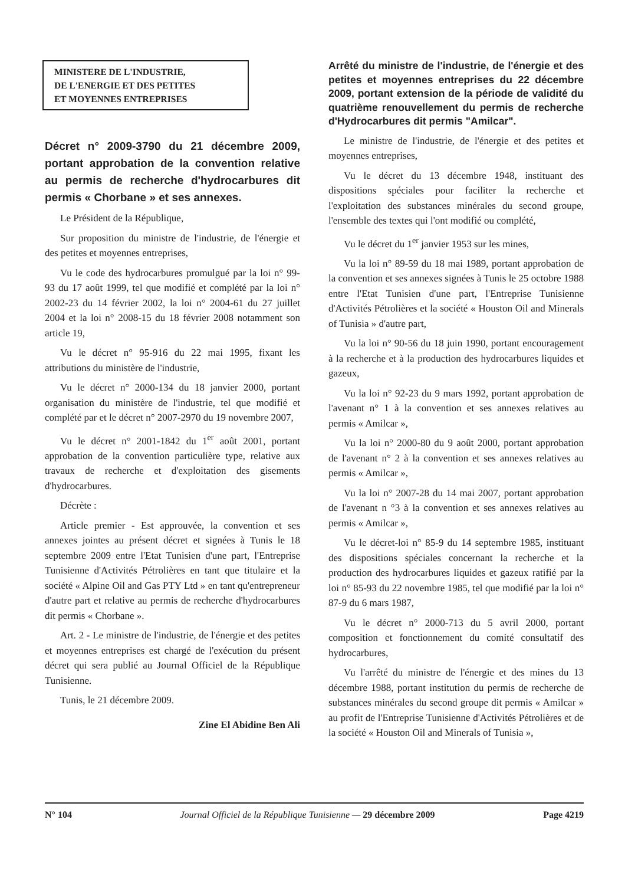MINISTERE DE L'INDUSTRIE,
DE L'ENERGIE ET DES PETITES
ET MOYENNES ENTREPRISES
Décret n° 2009-3790 du 21 décembre 2009, portant approbation de la convention relative au permis de recherche d'hydrocarbures dit permis « Chorbane » et ses annexes.
Le Président de la République,
Sur proposition du ministre de l'industrie, de l'énergie et des petites et moyennes entreprises,
Vu le code des hydrocarbures promulgué par la loi n° 99-93 du 17 août 1999, tel que modifié et complété par la loi n° 2002-23 du 14 février 2002, la loi n° 2004-61 du 27 juillet 2004 et la loi n° 2008-15 du 18 février 2008 notamment son article 19,
Vu le décret n° 95-916 du 22 mai 1995, fixant les attributions du ministère de l'industrie,
Vu le décret n° 2000-134 du 18 janvier 2000, portant organisation du ministère de l'industrie, tel que modifié et complété par et le décret n° 2007-2970 du 19 novembre 2007,
Vu le décret n° 2001-1842 du 1<sup>er</sup> août 2001, portant approbation de la convention particulière type, relative aux travaux de recherche et d'exploitation des gisements d'hydrocarbures.
Décrète :
Article premier - Est approuvée, la convention et ses annexes jointes au présent décret et signées à Tunis le 18 septembre 2009 entre l'Etat Tunisien d'une part, l'Entreprise Tunisienne d'Activités Pétrolières en tant que titulaire et la société « Alpine Oil and Gas PTY Ltd » en tant qu'entrepreneur d'autre part et relative au permis de recherche d'hydrocarbures dit permis « Chorbane ».
Art. 2 - Le ministre de l'industrie, de l'énergie et des petites et moyennes entreprises est chargé de l'exécution du présent décret qui sera publié au Journal Officiel de la République Tunisienne.
Tunis, le 21 décembre 2009.
Zine El Abidine Ben Ali
Arrêté du ministre de l'industrie, de l'énergie et des petites et moyennes entreprises du 22 décembre 2009, portant extension de la période de validité du quatrième renouvellement du permis de recherche d'Hydrocarbures dit permis "Amilcar".
Le ministre de l'industrie, de l'énergie et des petites et moyennes entreprises,
Vu le décret du 13 décembre 1948, instituant des dispositions spéciales pour faciliter la recherche et l'exploitation des substances minérales du second groupe, l'ensemble des textes qui l'ont modifié ou complété,
Vu le décret du 1<sup>er</sup> janvier 1953 sur les mines,
Vu la loi n° 89-59 du 18 mai 1989, portant approbation de la convention et ses annexes signées à Tunis le 25 octobre 1988 entre l'Etat Tunisien d'une part, l'Entreprise Tunisienne d'Activités Pétrolières et la société « Houston Oil and Minerals of Tunisia » d'autre part,
Vu la loi n° 90-56 du 18 juin 1990, portant encouragement à la recherche et à la production des hydrocarbures liquides et gazeux,
Vu la loi n° 92-23 du 9 mars 1992, portant approbation de l'avenant n° 1 à la convention et ses annexes relatives au permis « Amilcar »,
Vu la loi n° 2000-80 du 9 août 2000, portant approbation de l'avenant n° 2 à la convention et ses annexes relatives au permis « Amilcar »,
Vu la loi n° 2007-28 du 14 mai 2007, portant approbation de l'avenant n °3 à la convention et ses annexes relatives au permis « Amilcar »,
Vu le décret-loi n° 85-9 du 14 septembre 1985, instituant des dispositions spéciales concernant la recherche et la production des hydrocarbures liquides et gazeux ratifié par la loi n° 85-93 du 22 novembre 1985, tel que modifié par la loi n° 87-9 du 6 mars 1987,
Vu le décret n° 2000-713 du 5 avril 2000, portant composition et fonctionnement du comité consultatif des hydrocarbures,
Vu l'arrêté du ministre de l'énergie et des mines du 13 décembre 1988, portant institution du permis de recherche de substances minérales du second groupe dit permis « Amilcar » au profit de l'Entreprise Tunisienne d'Activités Pétrolières et de la société « Houston Oil and Minerals of Tunisia »,
N° 104 Journal Officiel de la République Tunisienne — 29 décembre 2009 Page 4219